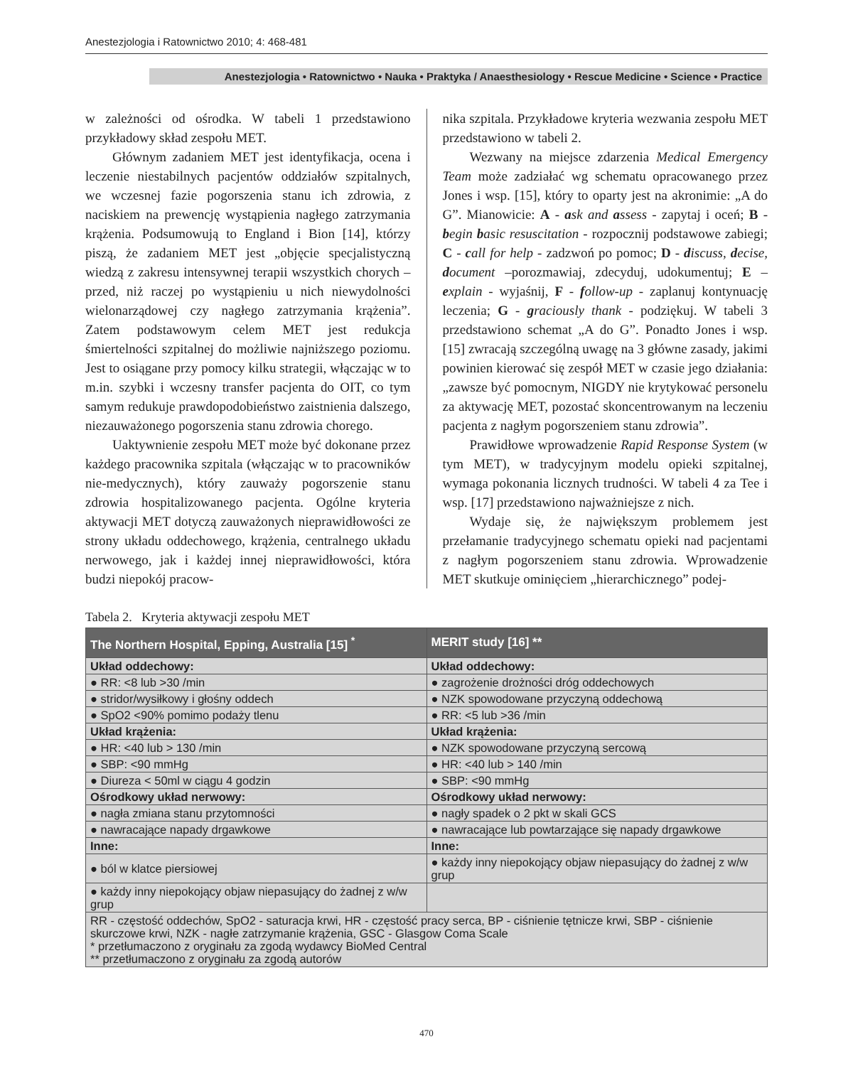Anestezjologia i Ratownictwo 2010; 4: 468-481
Anestezjologia • Ratownictwo • Nauka • Praktyka / Anaesthesiology • Rescue Medicine • Science • Practice
w zależności od ośrodka. W tabeli 1 przedstawiono przykładowy skład zespołu MET.
Głównym zadaniem MET jest identyfikacja, ocena i leczenie niestabilnych pacjentów oddziałów szpitalnych, we wczesnej fazie pogorszenia stanu ich zdrowia, z naciskiem na prewencję wystąpienia nagłego zatrzymania krążenia. Podsumowują to England i Bion [14], którzy piszą, że zadaniem MET jest „objęcie specjalistyczną wiedzą z zakresu intensywnej terapii wszystkich chorych – przed, niż raczej po wystąpieniu u nich niewydolności wielonarządowej czy nagłego zatrzymania krążenia”. Zatem podstawowym celem MET jest redukcja śmiertelności szpitalnej do możliwie najniższego poziomu. Jest to osiągane przy pomocy kilku strategii, włączając w to m.in. szybki i wczesny transfer pacjenta do OIT, co tym samym redukuje prawdopodobieństwo zaistnienia dalszego, niezauważonego pogorszenia stanu zdrowia chorego.
Uaktywnienie zespołu MET może być dokonane przez każdego pracownika szpitala (włączając w to pracowników nie-medycznych), który zauważy pogorszenie stanu zdrowia hospitalizowanego pacjenta. Ogólne kryteria aktywacji MET dotyczą zauważonych nieprawidłowości ze strony układu oddechowego, krążenia, centralnego układu nerwowego, jak i każdej innej nieprawidłowości, która budzi niepokój pracow-
nika szpitala. Przykładowe kryteria wezwania zespołu MET przedstawiono w tabeli 2.
Wezwany na miejsce zdarzenia Medical Emergency Team może zadziałać wg schematu opracowanego przez Jones i wsp. [15], który to oparty jest na akronimie: „A do G”. Mianowicie: A - ask and assess - zapytaj i oceń; B - begin basic resuscitation - rozpocznij podstawowe zabiegi; C - call for help - zadzwoń po pomoc; D - discuss, decise, document –porozmawiaj, zdecyduj, udokumentuj; E – explain - wyjaśnij, F - follow-up - zaplanuj kontynuację leczenia; G - graciously thank - podziękuj. W tabeli 3 przedstawiono schemat „A do G”. Ponadto Jones i wsp. [15] zwracają szczególną uwagę na 3 główne zasady, jakimi powinien kierować się zespół MET w czasie jego działania: „zawsze być pomocnym, NIGDY nie krytykować personelu za aktywację MET, pozostać skoncentrowanym na leczeniu pacjenta z nagłym pogorszeniem stanu zdrowia”.
Prawidłowe wprowadzenie Rapid Response System (w tym MET), w tradycyjnym modelu opieki szpitalnej, wymaga pokonania licznych trudności. W tabeli 4 za Tee i wsp. [17] przedstawiono najważniejsze z nich.
Wydaje się, że największym problemem jest przełamanie tradycyjnego schematu opieki nad pacjentami z nagłym pogorszeniem stanu zdrowia. Wprowadzenie MET skutkuje ominięciem „hierarchicznego” podej-
Tabela 2. Kryteria aktywacji zespołu MET
| The Northern Hospital, Epping, Australia [15] <sup>*</sup> | MERIT study [16] ** |
| --- | --- |
| Układ oddechowy: | Układ oddechowy: |
| ● RR: <8 lub >30 /min | ● zagrożenie drożności dróg oddechowych |
| ● stridor/wysiłkowy i głośny oddech | ● NZK spowodowane przyczyną oddechową |
| ● SpO2 <90% pomimo podaży tlenu | ● RR: <5 lub >36 /min |
| Układ krążenia: | Układ krążenia: |
| ● HR: <40 lub > 130 /min | ● NZK spowodowane przyczyną sercową |
| ● SBP: <90 mmHg | ● HR: <40 lub > 140 /min |
| ● Diureza < 50ml w ciągu 4 godzin | ● SBP: <90 mmHg |
| Ośrodkowy układ nerwowy: | Ośrodkowy układ nerwowy: |
| ● nagła zmiana stanu przytomności | ● nagły spadek o 2 pkt w skali GCS |
| ● nawracające napady drgawkowe | ● nawracające lub powtarzające się napady drgawkowe |
| Inne: | Inne: |
| ● ból w klatce piersiowej | ● każdy inny niepokojący objaw niepasujący do żadnej z w/w grup |
| ● każdy inny niepokojący objaw niepasujący do żadnej z w/w grup | |
| RR - częstość oddechów, SpO2 - saturacja krwi, HR - częstość pracy serca, BP - ciśnienie tętnicze krwi, SBP - ciśnienie skurczowe krwi, NZK - nagłe zatrzymanie krążenia, GSC - Glasgow Coma Scale * przetłumaczono z oryginału za zgodą wydawcy BioMed Central ** przetłumaczono z oryginału za zgodą autorów | |
470